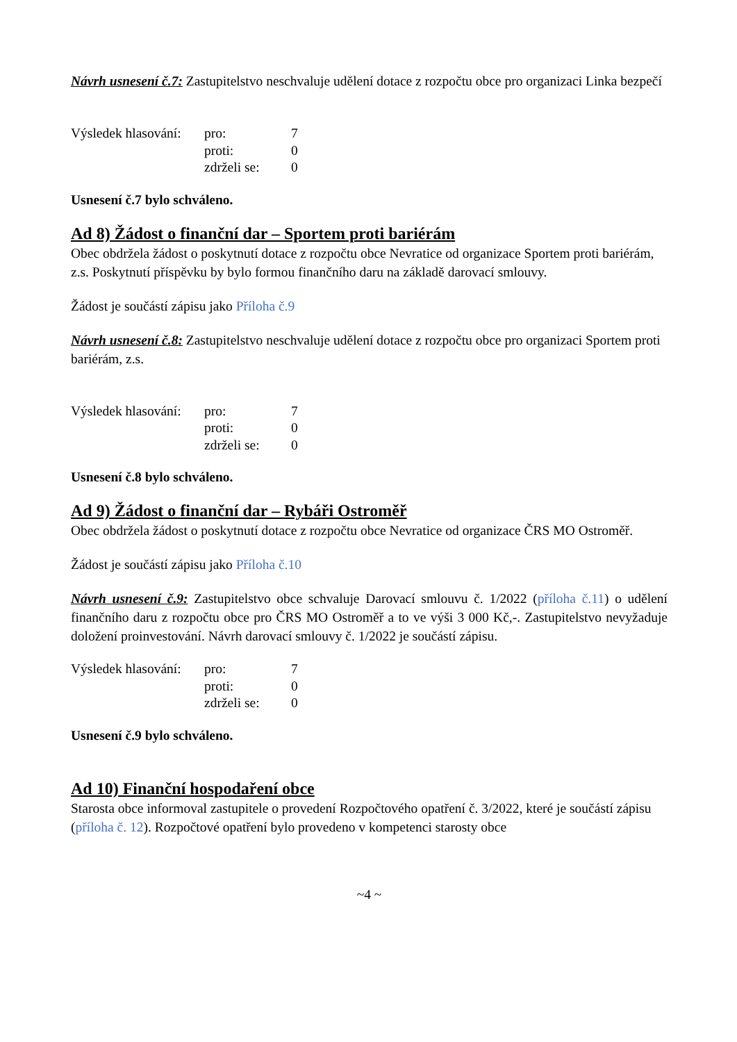Návrh usnesení č.7: Zastupitelstvo neschvaluje udělení dotace z rozpočtu obce pro organizaci Linka bezpečí
| Výsledek hlasování: | pro: | 7 |
| | proti: | 0 |
| | zdrželi se: | 0 |
Usnesení č.7 bylo schváleno.
Ad 8) Žádost o finanční dar – Sportem proti bariérám
Obec obdržela žádost o poskytnutí dotace z rozpočtu obce Nevratice od organizace Sportem proti bariérám, z.s. Poskytnutí příspěvku by bylo formou finančního daru na základě darovací smlouvy.
Žádost je součástí zápisu jako Příloha č.9
Návrh usnesení č.8: Zastupitelstvo neschvaluje udělení dotace z rozpočtu obce pro organizaci Sportem proti bariérám, z.s.
| Výsledek hlasování: | pro: | 7 |
| | proti: | 0 |
| | zdrželi se: | 0 |
Usnesení č.8 bylo schváleno.
Ad 9) Žádost o finanční dar – Rybáři Ostroměř
Obec obdržela žádost o poskytnutí dotace z rozpočtu obce Nevratice od organizace ČRS MO Ostroměř.
Žádost je součástí zápisu jako Příloha č.10
Návrh usnesení č.9: Zastupitelstvo obce schvaluje Darovací smlouvu č. 1/2022 (příloha č.11) o udělení finančního daru z rozpočtu obce pro ČRS MO Ostroměř a to ve výši 3 000 Kč,-. Zastupitelstvo nevyžaduje doložení proinvestování. Návrh darovací smlouvy č. 1/2022 je součástí zápisu.
| Výsledek hlasování: | pro: | 7 |
| | proti: | 0 |
| | zdrželi se: | 0 |
Usnesení č.9 bylo schváleno.
Ad 10) Finanční hospodaření obce
Starosta obce informoval zastupitele o provedení Rozpočtového opatření č. 3/2022, které je součástí zápisu (příloha č. 12). Rozpočtové opatření bylo provedeno v kompetenci starosty obce
~4 ~